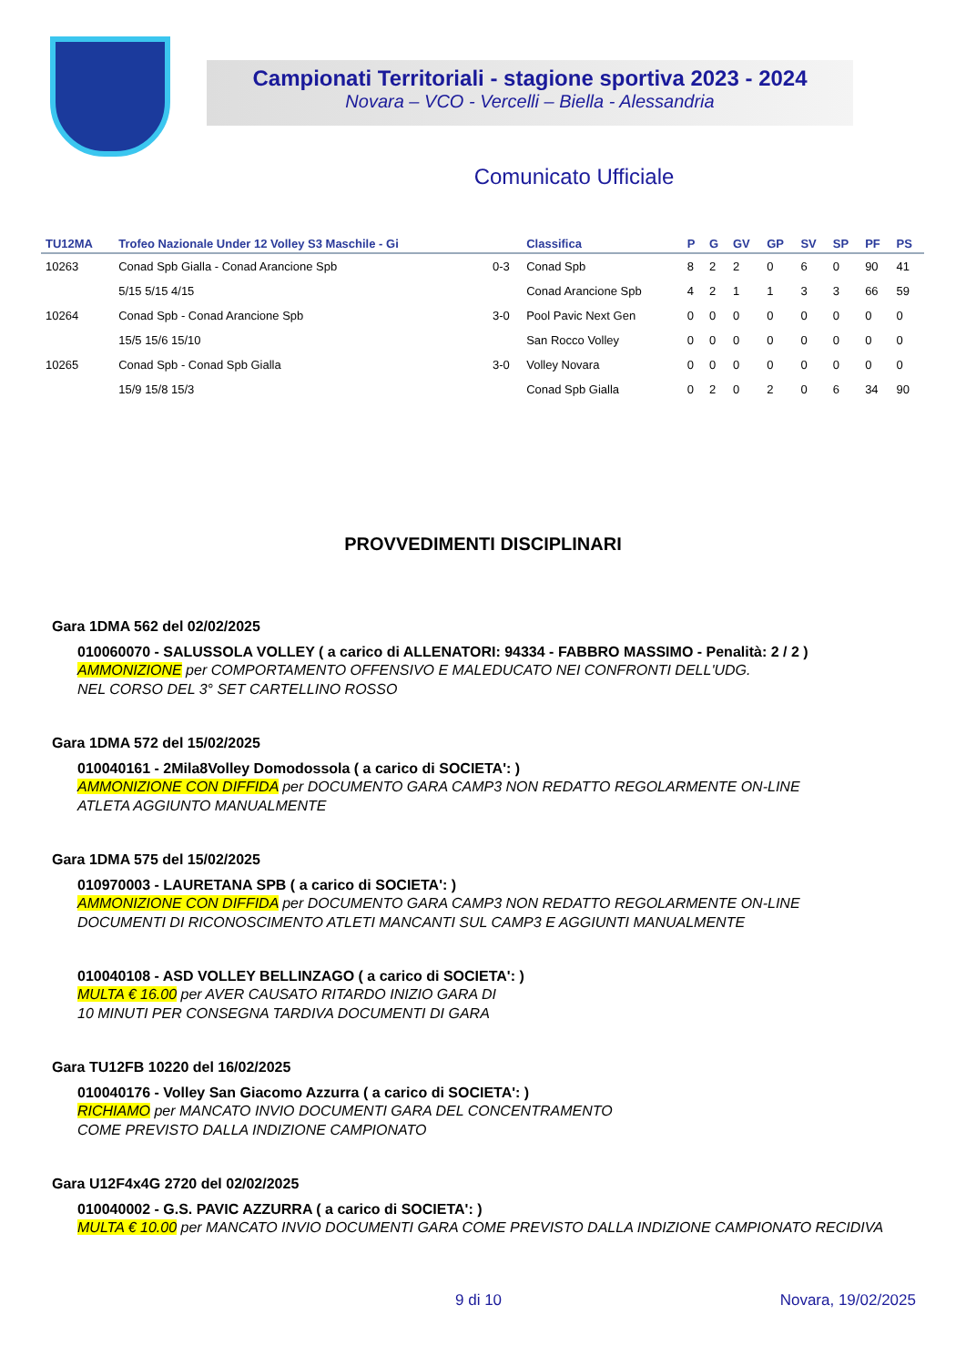Campionati Territoriali - stagione sportiva 2023 - 2024
Novara – VCO - Vercelli – Biella - Alessandria
Comunicato Ufficiale
| TU12MA | Trofeo Nazionale Under 12 Volley S3 Maschile - Gi | | Classifica | P | G | GV | GP | SV | SP | PF | PS |
| --- | --- | --- | --- | --- | --- | --- | --- | --- | --- | --- | --- |
| 10263 | Conad Spb Gialla - Conad Arancione Spb | 0-3 | Conad Spb | 8 | 2 | 2 | 0 | 6 | 0 | 90 | 41 |
| | 5/15 5/15 4/15 | | Conad Arancione Spb | 4 | 2 | 1 | 1 | 3 | 3 | 66 | 59 |
| 10264 | Conad Spb - Conad Arancione Spb | 3-0 | Pool Pavic Next Gen | 0 | 0 | 0 | 0 | 0 | 0 | 0 | 0 |
| | 15/5 15/6 15/10 | | San Rocco Volley | 0 | 0 | 0 | 0 | 0 | 0 | 0 | 0 |
| 10265 | Conad Spb - Conad Spb Gialla | 3-0 | Volley Novara | 0 | 0 | 0 | 0 | 0 | 0 | 0 | 0 |
| | 15/9 15/8 15/3 | | Conad Spb Gialla | 0 | 2 | 0 | 2 | 0 | 6 | 34 | 90 |
PROVVEDIMENTI DISCIPLINARI
Gara 1DMA 562 del 02/02/2025
010060070 - SALUSSOLA VOLLEY ( a carico di ALLENATORI: 94334 - FABBRO MASSIMO - Penalità: 2 / 2 )
AMMONIZIONE per COMPORTAMENTO OFFENSIVO E MALEDUCATO NEI CONFRONTI DELL'UDG.
NEL CORSO DEL 3° SET CARTELLINO ROSSO
Gara 1DMA 572 del 15/02/2025
010040161 - 2Mila8Volley Domodossola ( a carico di SOCIETA': )
AMMONIZIONE CON DIFFIDA per DOCUMENTO GARA CAMP3 NON REDATTO REGOLARMENTE ON-LINE
ATLETA AGGIUNTO MANUALMENTE
Gara 1DMA 575 del 15/02/2025
010970003 - LAURETANA SPB ( a carico di SOCIETA': )
AMMONIZIONE CON DIFFIDA per DOCUMENTO GARA CAMP3 NON REDATTO REGOLARMENTE ON-LINE
DOCUMENTI DI RICONOSCIMENTO ATLETI MANCANTI SUL CAMP3 E AGGIUNTI MANUALMENTE
010040108 - ASD VOLLEY BELLINZAGO ( a carico di SOCIETA': )
MULTA € 16.00 per AVER CAUSATO RITARDO INIZIO GARA DI
10 MINUTI PER CONSEGNA TARDIVA DOCUMENTI DI GARA
Gara TU12FB 10220 del 16/02/2025
010040176 - Volley San Giacomo Azzurra ( a carico di SOCIETA': )
RICHIAMO per MANCATO INVIO DOCUMENTI GARA DEL CONCENTRAMENTO
COME PREVISTO DALLA INDIZIONE CAMPIONATO
Gara U12F4x4G 2720 del 02/02/2025
010040002 - G.S. PAVIC AZZURRA ( a carico di SOCIETA': )
MULTA € 10.00 per MANCATO INVIO DOCUMENTI GARA COME PREVISTO DALLA INDIZIONE CAMPIONATO RECIDIVA
9 di 10 Novara, 19/02/2025